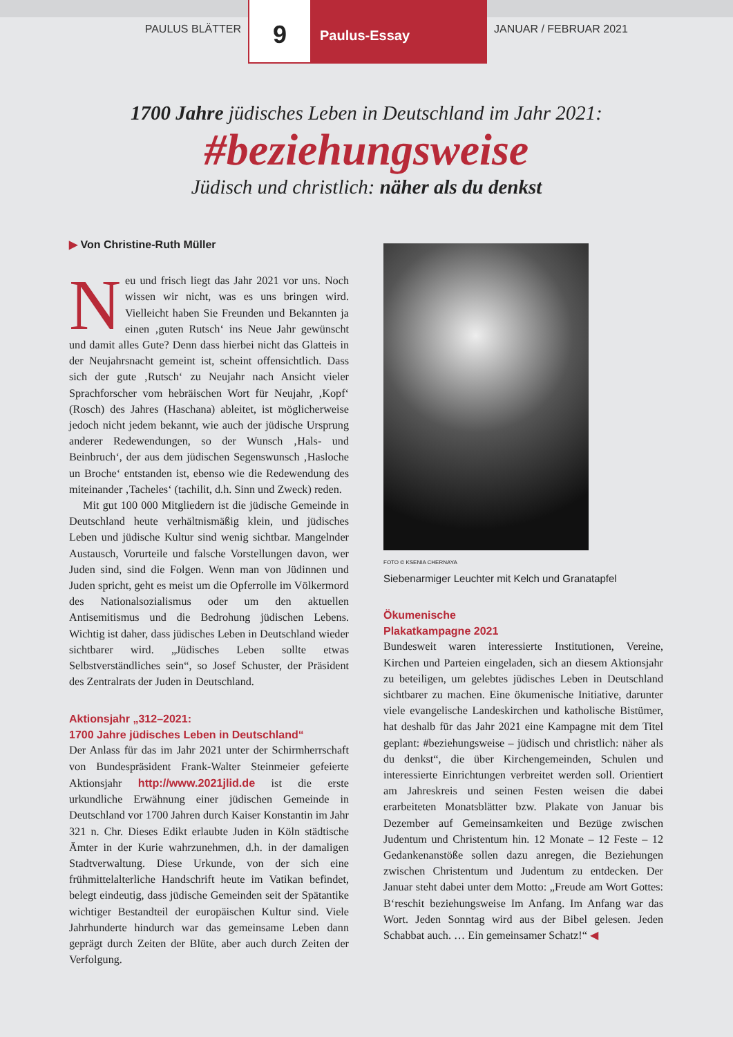PAULUS BLÄTTER
9
Paulus-Essay
JANUAR / FEBRUAR 2021
1700 Jahre jüdisches Leben in Deutschland im Jahr 2021:
#beziehungsweise
Jüdisch und christlich: näher als du denkst
▶ Von Christine-Ruth Müller
Neu und frisch liegt das Jahr 2021 vor uns. Noch wissen wir nicht, was es uns bringen wird. Vielleicht haben Sie Freunden und Bekannten ja einen ‚guten Rutsch‘ ins Neue Jahr gewünscht und damit alles Gute? Denn dass hierbei nicht das Glatteis in der Neujahrsnacht gemeint ist, scheint offensichtlich. Dass sich der gute ‚Rutsch‘ zu Neujahr nach Ansicht vieler Sprachforscher vom hebräischen Wort für Neujahr, ‚Kopf‘ (Rosch) des Jahres (Haschana) ableitet, ist möglicherweise jedoch nicht jedem bekannt, wie auch der jüdische Ursprung anderer Redewendungen, so der Wunsch ‚Hals- und Beinbruch‘, der aus dem jüdischen Segenswunsch ‚Hasloche un Broche‘ entstanden ist, ebenso wie die Redewendung des miteinander ‚Tacheles‘ (tachilit, d.h. Sinn und Zweck) reden.
Mit gut 100 000 Mitgliedern ist die jüdische Gemeinde in Deutschland heute verhältnismäßig klein, und jüdisches Leben und jüdische Kultur sind wenig sichtbar. Mangelnder Austausch, Vorurteile und falsche Vorstellungen davon, wer Juden sind, sind die Folgen. Wenn man von Jüdinnen und Juden spricht, geht es meist um die Opferrolle im Völkermord des Nationalsozialismus oder um den aktuellen Antisemitismus und die Bedrohung jüdischen Lebens. Wichtig ist daher, dass jüdisches Leben in Deutschland wieder sichtbarer wird. „Jüdisches Leben sollte etwas Selbstverständliches sein“, so Josef Schuster, der Präsident des Zentralrats der Juden in Deutschland.
Aktionsjahr „312–2021:
1700 Jahre jüdisches Leben in Deutschland“
Der Anlass für das im Jahr 2021 unter der Schirmherrschaft von Bundespräsident Frank-Walter Steinmeier gefeierte Aktionsjahr http://www.2021jlid.de ist die erste urkundliche Erwähnung einer jüdischen Gemeinde in Deutschland vor 1700 Jahren durch Kaiser Konstantin im Jahr 321 n. Chr. Dieses Edikt erlaubte Juden in Köln städtische Ämter in der Kurie wahrzunehmen, d.h. in der damaligen Stadtverwaltung. Diese Urkunde, von der sich eine frühmittelalterliche Handschrift heute im Vatikan befindet, belegt eindeutig, dass jüdische Gemeinden seit der Spätantike wichtiger Bestandteil der europäischen Kultur sind. Viele Jahrhunderte hindurch war das gemeinsame Leben dann geprägt durch Zeiten der Blüte, aber auch durch Zeiten der Verfolgung.
FOTO © KSENIA CHERNAYA
Siebenarmiger Leuchter mit Kelch und Granatapfel
Ökumenische
Plakatkampagne 2021
Bundesweit waren interessierte Institutionen, Vereine, Kirchen und Parteien eingeladen, sich an diesem Aktionsjahr zu beteiligen, um gelebtes jüdisches Leben in Deutschland sichtbarer zu machen. Eine ökumenische Initiative, darunter viele evangelische Landeskirchen und katholische Bistümer, hat deshalb für das Jahr 2021 eine Kampagne mit dem Titel geplant: #beziehungsweise – jüdisch und christlich: näher als du denkst“, die über Kirchengemeinden, Schulen und interessierte Einrichtungen verbreitet werden soll. Orientiert am Jahreskreis und seinen Festen weisen die dabei erarbeiteten Monatsblätter bzw. Plakate von Januar bis Dezember auf Gemeinsamkeiten und Bezüge zwischen Judentum und Christentum hin. 12 Monate – 12 Feste – 12 Gedankenanstöße sollen dazu anregen, die Beziehungen zwischen Christentum und Judentum zu entdecken. Der Januar steht dabei unter dem Motto: „Freude am Wort Gottes: B‘reschit beziehungsweise Im Anfang. Im Anfang war das Wort. Jeden Sonntag wird aus der Bibel gelesen. Jeden Schabbat auch. … Ein gemeinsamer Schatz!“ ◀